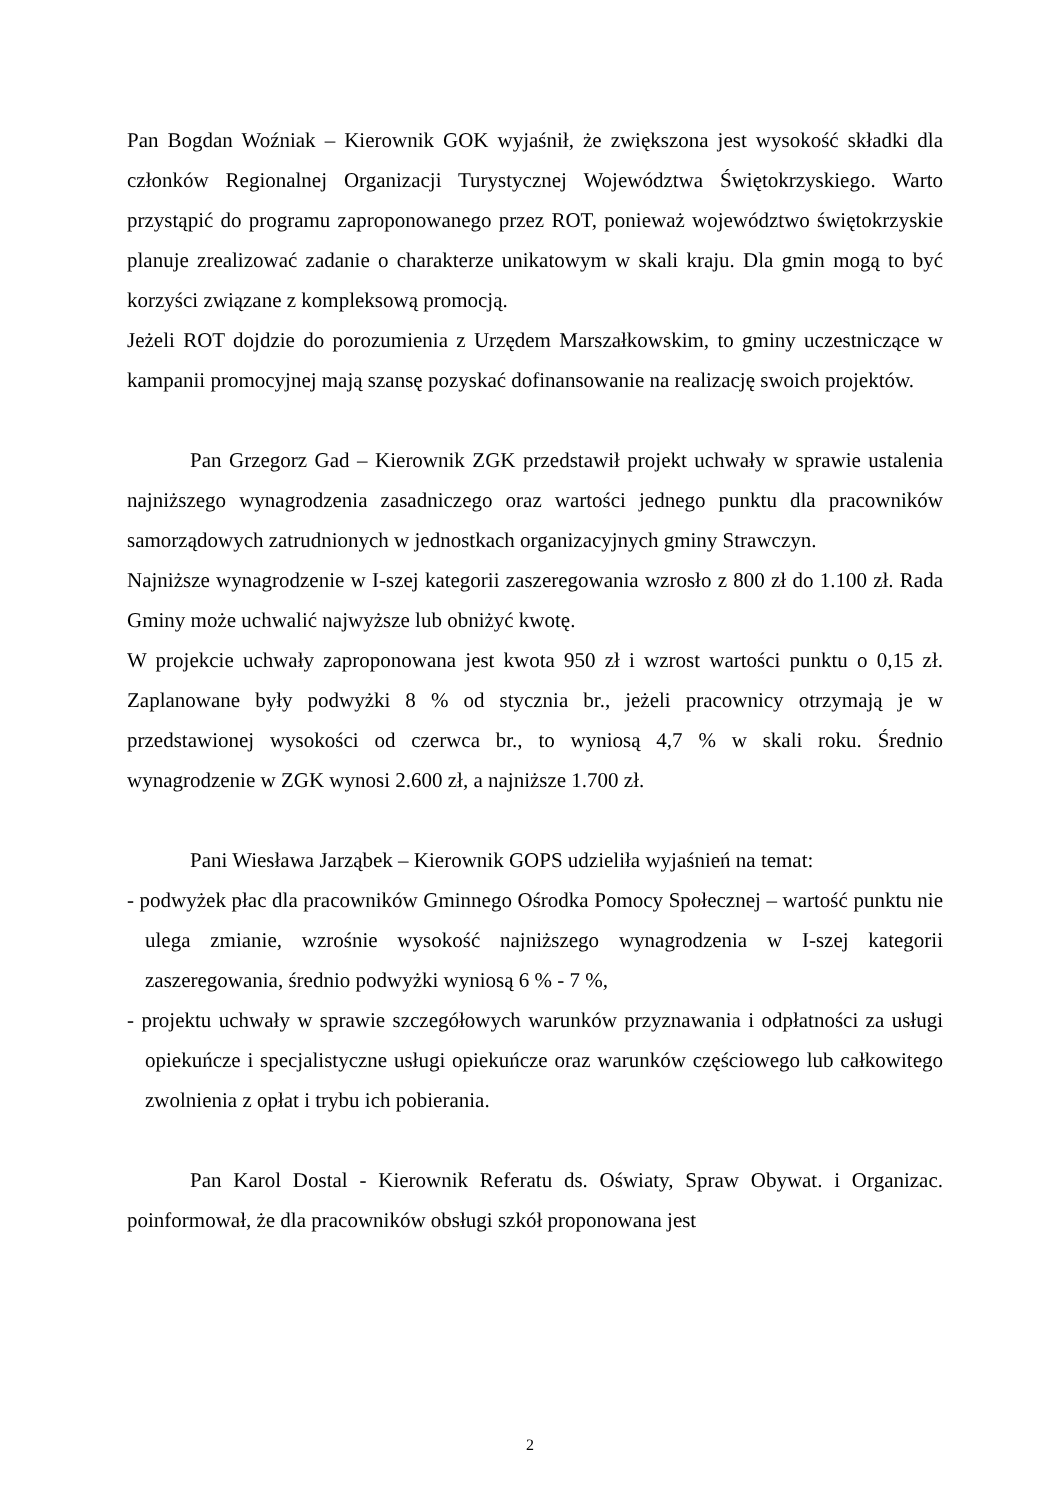Pan Bogdan Woźniak – Kierownik GOK wyjaśnił, że zwiększona jest wysokość składki dla członków Regionalnej Organizacji Turystycznej Województwa Świętokrzyskiego. Warto przystąpić do programu zaproponowanego przez ROT, ponieważ województwo świętokrzyskie planuje zrealizować zadanie o charakterze unikatowym w skali kraju. Dla gmin mogą to być korzyści związane z kompleksową promocją.
Jeżeli ROT dojdzie do porozumienia z Urzędem Marszałkowskim, to gminy uczestniczące w kampanii promocyjnej mają szansę pozyskać dofinansowanie na realizację swoich projektów.
Pan Grzegorz Gad – Kierownik ZGK przedstawił projekt uchwały w sprawie ustalenia najniższego wynagrodzenia zasadniczego oraz wartości jednego punktu dla pracowników samorządowych zatrudnionych w jednostkach organizacyjnych gminy Strawczyn.
Najniższe wynagrodzenie w I-szej kategorii zaszeregowania wzrosło z 800 zł do 1.100 zł. Rada Gminy może uchwalić najwyższe lub obniżyć kwotę.
W projekcie uchwały zaproponowana jest kwota 950 zł i wzrost wartości punktu o 0,15 zł. Zaplanowane były podwyżki 8 % od stycznia br., jeżeli pracownicy otrzymają je w przedstawionej wysokości od czerwca br., to wyniosą 4,7 % w skali roku. Średnio wynagrodzenie w ZGK wynosi 2.600 zł, a najniższe 1.700 zł.
Pani Wiesława Jarząbek – Kierownik GOPS udzieliła wyjaśnień na temat:
- podwyżek płac dla pracowników Gminnego Ośrodka Pomocy Społecznej – wartość punktu nie ulega zmianie, wzrośnie wysokość najniższego wynagrodzenia w I-szej kategorii zaszeregowania, średnio podwyżki wyniosą 6 % - 7 %,
- projektu uchwały w sprawie szczegółowych warunków przyznawania i odpłatności za usługi opiekuńcze i specjalistyczne usługi opiekuńcze oraz warunków częściowego lub całkowitego zwolnienia z opłat i trybu ich pobierania.
Pan Karol Dostal - Kierownik Referatu ds. Oświaty, Spraw Obywat. i Organizac. poinformował, że dla pracowników obsługi szkół proponowana jest
2